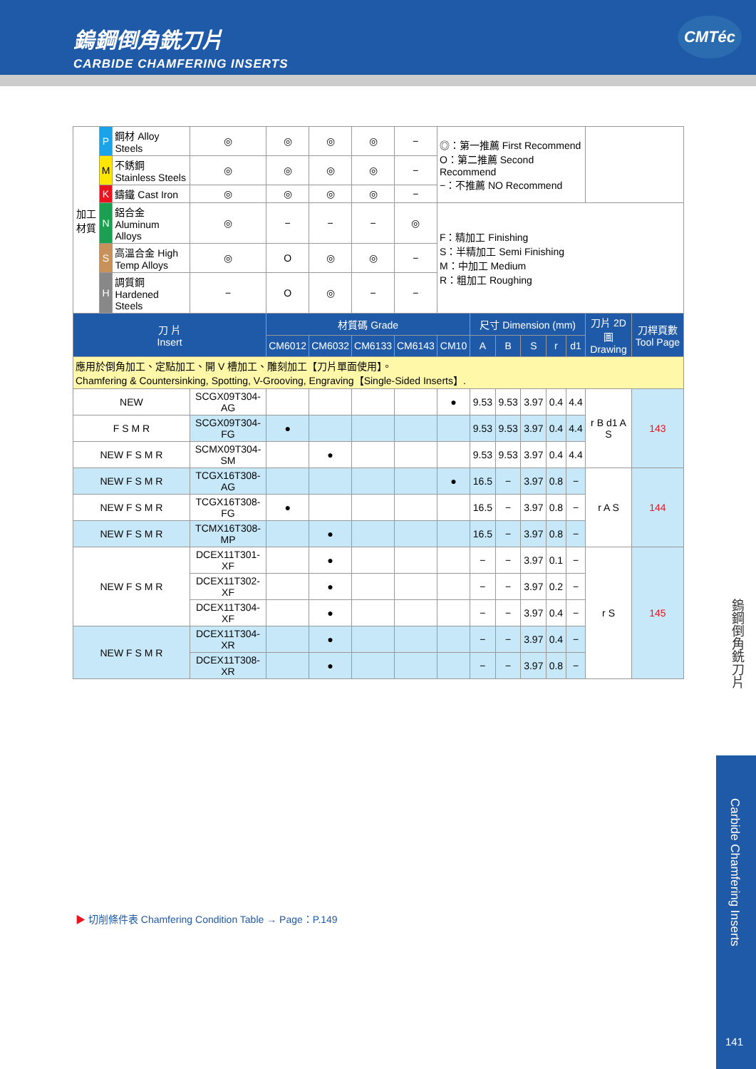鎢鋼倒角銑刀片
CARBIDE CHAMFERING INSERTS
CMTéc
| 加工材質 | P | 鋼材 Alloy Steels | ◎ | ◎ | ◎ | ◎ | − | ◎：第一推薦 First Recommend O：第二推薦 Second Recommend −：不推薦 NO Recommend | | | | | | | |
| | M | 不銹鋼 Stainless Steels | ◎ | ◎ | ◎ | ◎ | − | | | | | | | | |
| | K | 鑄鐵 Cast Iron | ◎ | ◎ | ◎ | ◎ | − | | | | | | | | |
| | N | 鋁合金 Aluminum Alloys | ◎ | − | − | − | ◎ | F：精加工 Finishing S：半精加工 Semi Finishing M：中加工 Medium R：粗加工 Roughing | | | | | | | |
| | S | 高溫合金 High Temp Alloys | ◎ | O | ◎ | ◎ | − | | | | | | | | |
| | H | 調質鋼 Hardened Steels | − | O | ◎ | − | − | | | | | | | | |
| 刀 片 Insert | | | | 材質碼 Grade | | | | | 尺寸 Dimension (mm) | | | | | 刀片 2D 圖 Drawing | 刀桿頁數 Tool Page |
| | | | | CM6012 | CM6032 | CM6133 | CM6143 | CM10 | A | B | S | r | d1 | | |
| 應用於倒角加工、定點加工、開 V 槽加工、雕刻加工【刀片單面使用】。 Chamfering & Countersinking, Spotting, V-Grooving, Engraving【Single-Sided Inserts】. | | | | | | | | | | | | | | | |
| NEW | | | SCGX09T304-AG | | | | | ● | 9.53 | 9.53 | 3.97 | 0.4 | 4.4 | r B d1 A S | 143 |
| F S M R | | | SCGX09T304-FG | ● | | | | | 9.53 | 9.53 | 3.97 | 0.4 | 4.4 | | |
| NEW F S M R | | | SCMX09T304-SM | | ● | | | | 9.53 | 9.53 | 3.97 | 0.4 | 4.4 | | |
| NEW F S M R | | | TCGX16T308-AG | | | | | ● | 16.5 | − | 3.97 | 0.8 | − | r A S | 144 |
| NEW F S M R | | | TCGX16T308-FG | ● | | | | | 16.5 | − | 3.97 | 0.8 | − | | |
| NEW F S M R | | | TCMX16T308-MP | | ● | | | | 16.5 | − | 3.97 | 0.8 | − | | |
| NEW F S M R | | | DCEX11T301-XF | | ● | | | | − | − | 3.97 | 0.1 | − | r S | 145 |
| | | | DCEX11T302-XF | | ● | | | | − | − | 3.97 | 0.2 | − | | |
| | | | DCEX11T304-XF | | ● | | | | − | − | 3.97 | 0.4 | − | | |
| NEW F S M R | | | DCEX11T304-XR | | ● | | | | − | − | 3.97 | 0.4 | − | | |
| | | | DCEX11T308-XR | | ● | | | | − | − | 3.97 | 0.8 | − | | |
▶ 切削條件表 Chamfering Condition Table → Page：P.149
鎢鋼倒角銑刀片
Carbide Chamfering Inserts
141